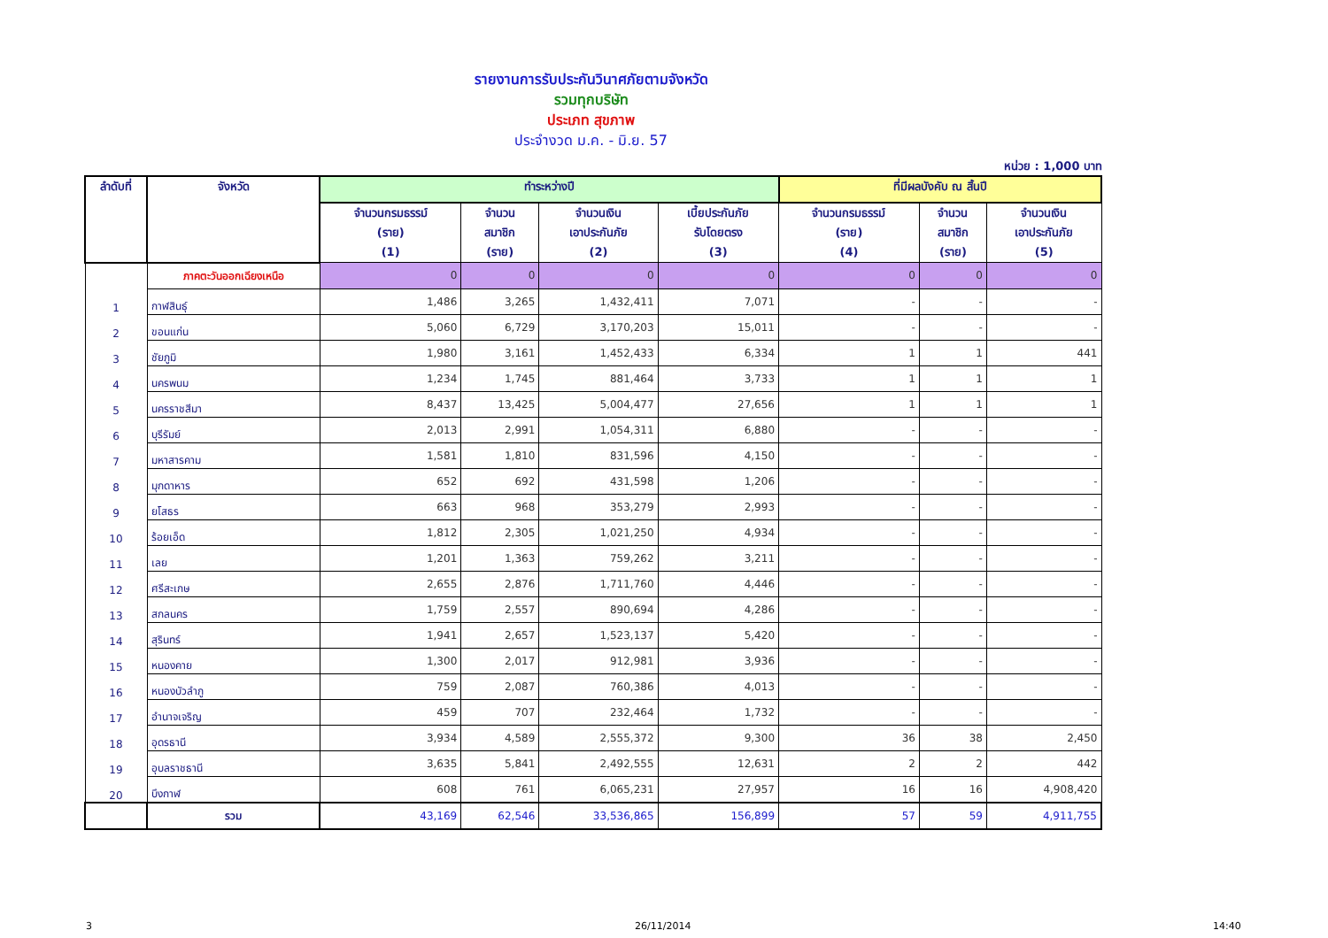รายงานการรับประกันวินาศภัยตามจังหวัด
รวมทุกบริษัท
ประเภท สุขภาพ
ประจำงวด ม.ค. - มิ.ย. 57
หน่วย : 1,000 บาท
| ลำดับที่ | จังหวัด | ทำระหว่างปี | | | | ที่มีผลบังคับ ณ สิ้นปี | | |
| --- | --- | --- | --- | --- | --- | --- | --- | --- |
| | | จำนวนกรมธรรม์ (ราย) (1) | จำนวน สมาชิก (ราย) | จำนวนเงิน เอาประกันภัย (2) | เบี้ยประกันภัย รับโดยตรง (3) | จำนวนกรมธรรม์ (ราย) (4) | จำนวน สมาชิก (ราย) | จำนวนเงิน เอาประกันภัย (5) |
| | ภาคตะวันออกเฉียงเหนือ | 0 | 0 | 0 | 0 | 0 | 0 | 0 |
| 1 | กาฬสินธุ์ | 1,486 | 3,265 | 1,432,411 | 7,071 | - | - | - |
| 2 | ขอนแก่น | 5,060 | 6,729 | 3,170,203 | 15,011 | - | - | - |
| 3 | ชัยภูมิ | 1,980 | 3,161 | 1,452,433 | 6,334 | 1 | 1 | 441 |
| 4 | นครพนม | 1,234 | 1,745 | 881,464 | 3,733 | 1 | 1 | 1 |
| 5 | นครราชสีมา | 8,437 | 13,425 | 5,004,477 | 27,656 | 1 | 1 | 1 |
| 6 | บุรีรัมย์ | 2,013 | 2,991 | 1,054,311 | 6,880 | - | - | - |
| 7 | มหาสารคาม | 1,581 | 1,810 | 831,596 | 4,150 | - | - | - |
| 8 | มุกดาหาร | 652 | 692 | 431,598 | 1,206 | - | - | - |
| 9 | ยโสธร | 663 | 968 | 353,279 | 2,993 | - | - | - |
| 10 | ร้อยเอ็ด | 1,812 | 2,305 | 1,021,250 | 4,934 | - | - | - |
| 11 | เลย | 1,201 | 1,363 | 759,262 | 3,211 | - | - | - |
| 12 | ศรีสะเกษ | 2,655 | 2,876 | 1,711,760 | 4,446 | - | - | - |
| 13 | สกลนคร | 1,759 | 2,557 | 890,694 | 4,286 | - | - | - |
| 14 | สุรินทร์ | 1,941 | 2,657 | 1,523,137 | 5,420 | - | - | - |
| 15 | หนองคาย | 1,300 | 2,017 | 912,981 | 3,936 | - | - | - |
| 16 | หนองบัวลำภู | 759 | 2,087 | 760,386 | 4,013 | - | - | - |
| 17 | อำนาจเจริญ | 459 | 707 | 232,464 | 1,732 | - | - | - |
| 18 | อุดรธานี | 3,934 | 4,589 | 2,555,372 | 9,300 | 36 | 38 | 2,450 |
| 19 | อุบลราชธานี | 3,635 | 5,841 | 2,492,555 | 12,631 | 2 | 2 | 442 |
| 20 | บึงกาฬ | 608 | 761 | 6,065,231 | 27,957 | 16 | 16 | 4,908,420 |
| | รวม | 43,169 | 62,546 | 33,536,865 | 156,899 | 57 | 59 | 4,911,755 |
3 26/11/2014 14:40